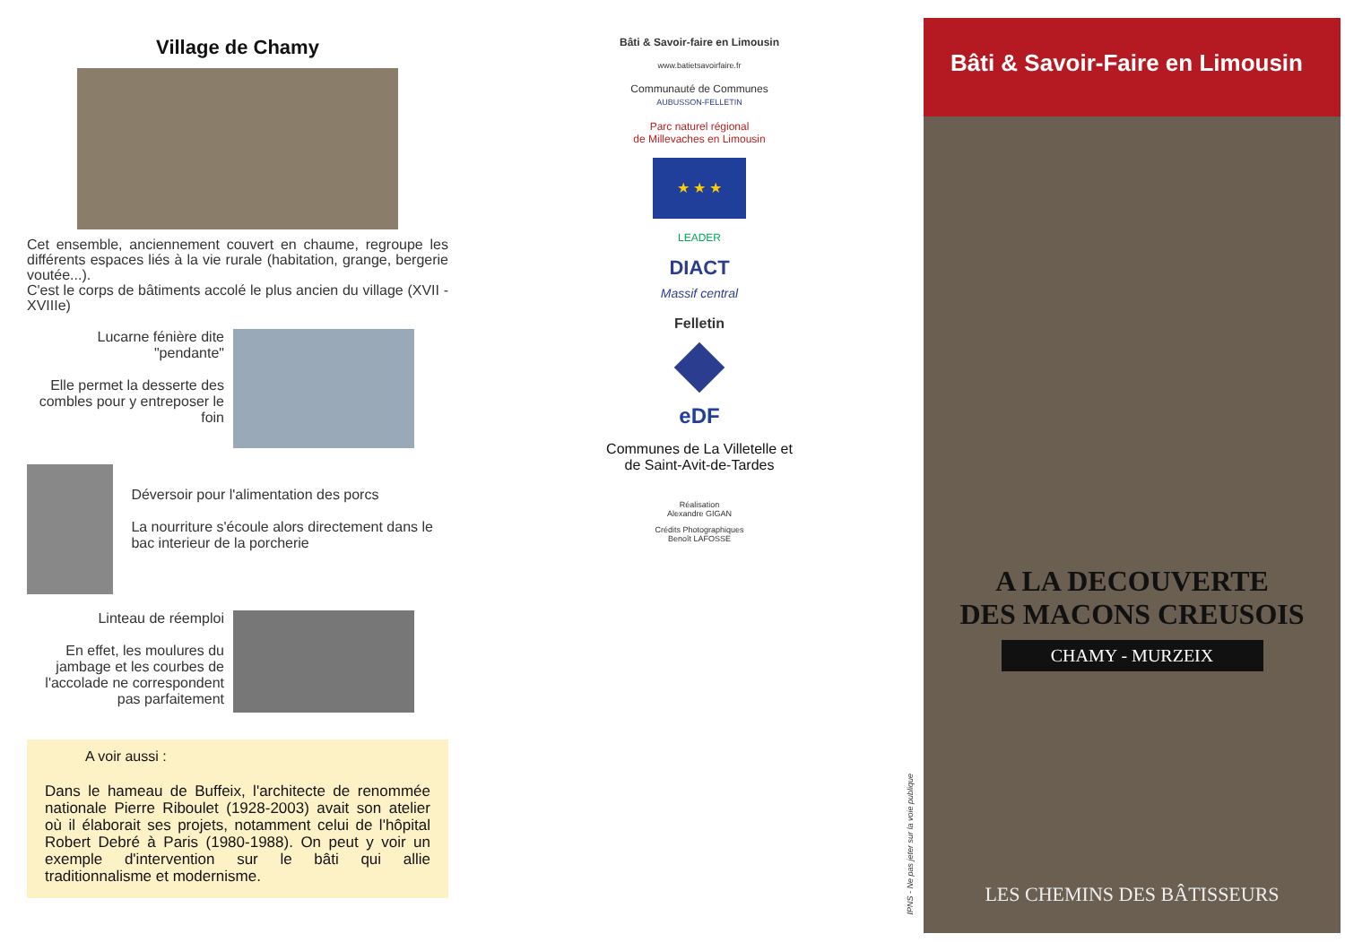Village de Chamy
Cet ensemble, anciennement couvert en chaume, regroupe les différents espaces liés à la vie rurale (habitation, grange, bergerie voutée...).
C'est le corps de bâtiments accolé le plus ancien du village (XVII - XVIIIe)
Lucarne fénière dite "pendante"
Elle permet la desserte des combles pour y entreposer le foin
Déversoir pour l'alimentation des porcs
La nourriture s'écoule alors directement dans le bac interieur de la porcherie
Linteau de réemploi
En effet, les moulures du jambage et les courbes de l'accolade ne correspondent pas parfaitement
A voir aussi :
Dans le hameau de Buffeix, l'architecte de renommée nationale Pierre Riboulet (1928-2003) avait son atelier où il élaborait ses projets, notamment celui de l'hôpital Robert Debré à Paris (1980-1988). On peut y voir un exemple d'intervention sur le bâti qui allie traditionnalisme et modernisme.
Bâti & Savoir-faire en Limousin
www.batietsavoirfaire.fr
Communauté de Communes
AUBUSSON-FELLETIN
Parc naturel régional
de Millevaches en Limousin
★ ★ ★
LEADER
DIACT
Massif central
Felletin
eDF
Communes de La Villetelle et
de Saint-Avit-de-Tardes
Réalisation
Alexandre GIGAN
Crédits Photographiques
Benoît LAFOSSE
IPNS - Ne pas jeter sur la voie publique
Bâti & Savoir-Faire en Limousin
A LA DECOUVERTE
DES MACONS CREUSOIS
CHAMY - MURZEIX
LES CHEMINS DES BÂTISSEURS